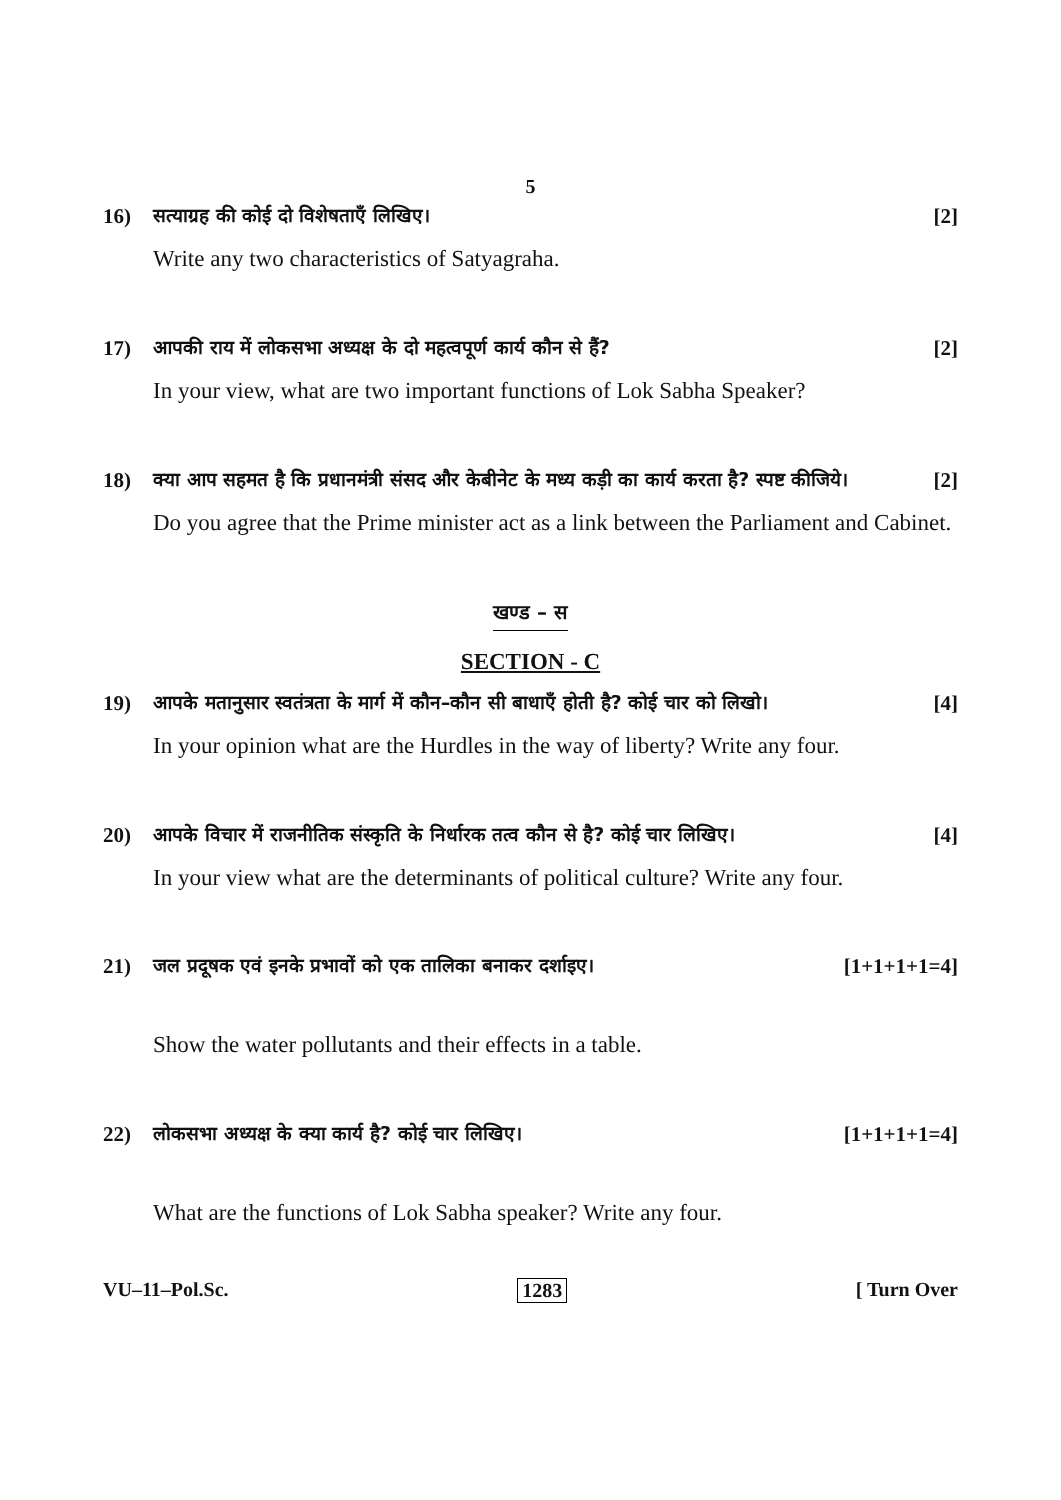5
16) सत्याग्रह की कोई दो विशेषताएँ लिखिए। [2]
Write any two characteristics of Satyagraha.
17) आपकी राय में लोकसभा अध्यक्ष के दो महत्वपूर्ण कार्य कौन से हैं? [2]
In your view, what are two important functions of Lok Sabha Speaker?
18) क्या आप सहमत है कि प्रधानमंत्री संसद और केबीनेट के मध्य कड़ी का कार्य करता है? स्पष्ट कीजिये। [2]
Do you agree that the Prime minister act as a link between the Parliament and Cabinet.
खण्ड – स
SECTION - C
19) आपके मतानुसार स्वतंत्रता के मार्ग में कौन–कौन सी बाधाएँ होती है? कोई चार को लिखो। [4]
In your opinion what are the Hurdles in the way of liberty? Write any four.
20) आपके विचार में राजनीतिक संस्कृति के निर्धारक तत्व कौन से है? कोई चार लिखिए। [4]
In your view what are the determinants of political culture? Write any four.
21) जल प्रदूषक एवं इनके प्रभावों को एक तालिका बनाकर दर्शाइए। [1+1+1+1=4]
Show the water pollutants and their effects in a table.
22) लोकसभा अध्यक्ष के क्या कार्य है? कोई चार लिखिए। [1+1+1+1=4]
What are the functions of Lok Sabha speaker? Write any four.
VU–11–Pol.Sc. 1283 [ Turn Over